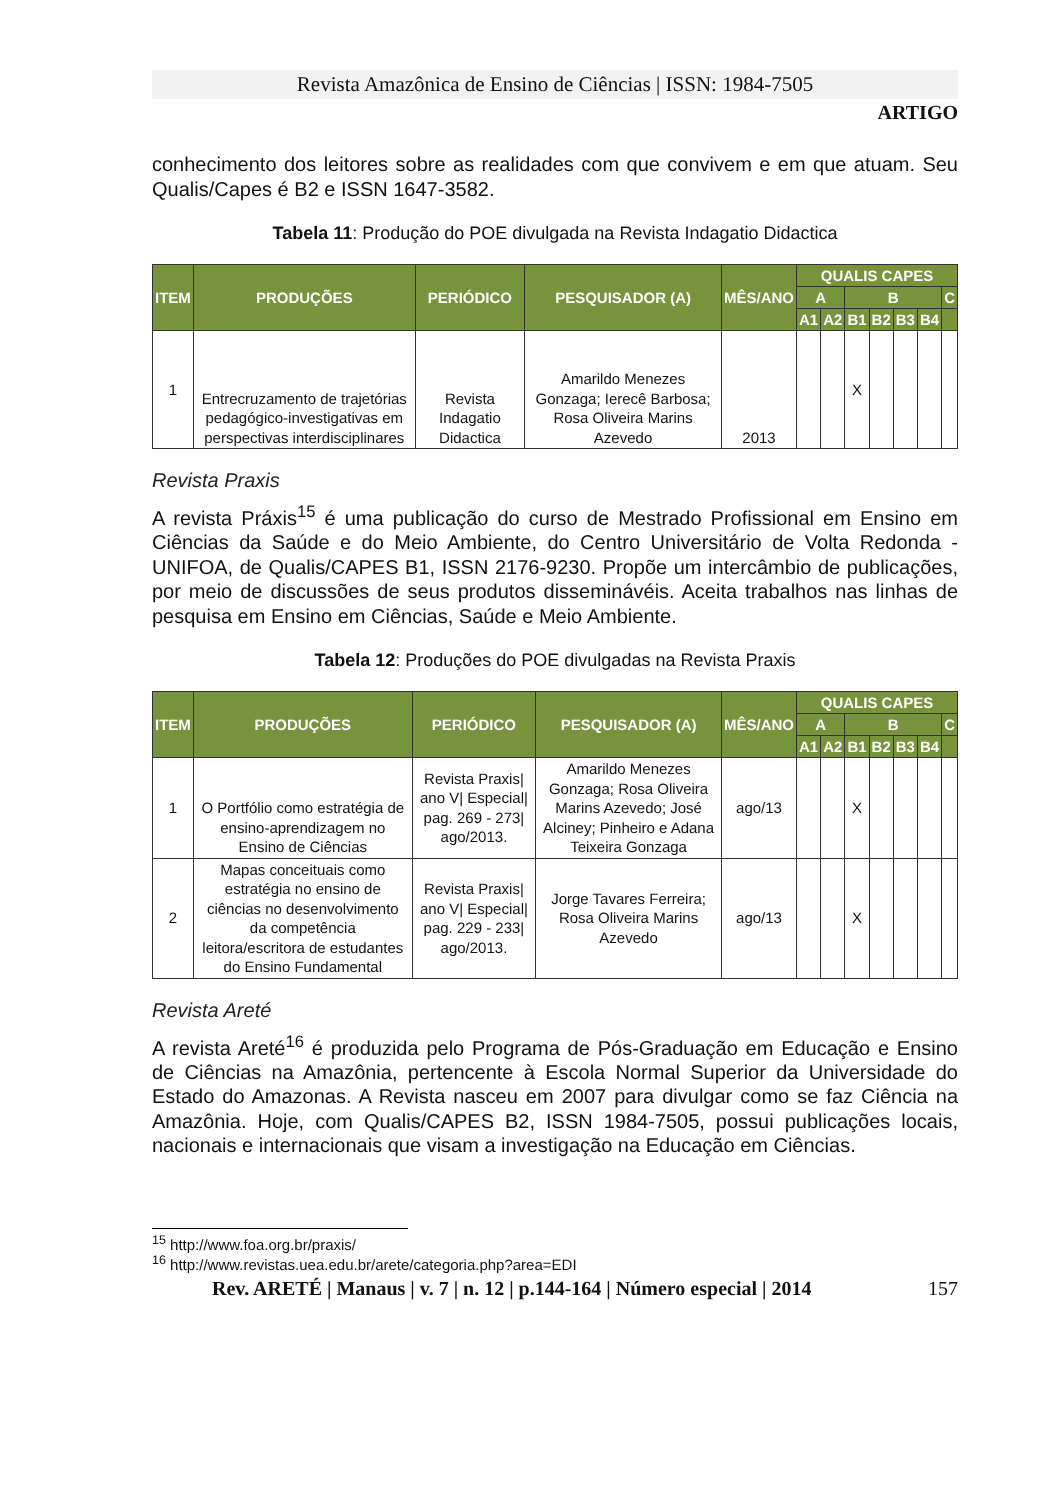Revista Amazônica de Ensino de Ciências | ISSN: 1984-7505
ARTIGO
conhecimento dos leitores sobre as realidades com que convivem e em que atuam. Seu Qualis/Capes é B2 e ISSN 1647-3582.
Tabela 11: Produção do POE divulgada na Revista Indagatio Didactica
| ITEM | PRODUÇÕES | PERIÓDICO | PESQUISADOR (A) | MÊS/ANO | QUALIS CAPES | | | | | | |
| --- | --- | --- | --- | --- | --- | --- | --- | --- | --- | --- | --- |
| | | | | | A | | B | | | | C |
| | | | | | A1 | A2 | B1 | B2 | B3 | B4 | |
| 1 | Entrecruzamento de trajetórias pedagógico-investigativas em perspectivas interdisciplinares | Revista Indagatio Didactica | Amarildo Menezes Gonzaga; Ierecê Barbosa; Rosa Oliveira Marins Azevedo | 2013 | | | X | | | | |
Revista Praxis
A revista Práxis<sup>15</sup> é uma publicação do curso de Mestrado Profissional em Ensino em Ciências da Saúde e do Meio Ambiente, do Centro Universitário de Volta Redonda - UNIFOA, de Qualis/CAPES B1, ISSN 2176-9230. Propõe um intercâmbio de publicações, por meio de discussões de seus produtos disseminávéis. Aceita trabalhos nas linhas de pesquisa em Ensino em Ciências, Saúde e Meio Ambiente.
Tabela 12: Produções do POE divulgadas na Revista Praxis
| ITEM | PRODUÇÕES | PERIÓDICO | PESQUISADOR (A) | MÊS/ANO | QUALIS CAPES | | | | | | |
| --- | --- | --- | --- | --- | --- | --- | --- | --- | --- | --- | --- |
| | | | | | A | | B | | | | C |
| | | | | | A1 | A2 | B1 | B2 | B3 | B4 | |
| 1 | O Portfólio como estratégia de ensino-aprendizagem no Ensino de Ciências | Revista Praxis/ ano V/ Especial/ pag. 269 - 273/ ago/2013. | Amarildo Menezes Gonzaga; Rosa Oliveira Marins Azevedo; José Alciney; Pinheiro e Adana Teixeira Gonzaga | ago/13 | | | X | | | | |
| 2 | Mapas conceituais como estratégia no ensino de ciências no desenvolvimento da competência leitora/escritora de estudantes do Ensino Fundamental | Revista Praxis/ ano V/ Especial/ pag. 229 - 233/ ago/2013. | Jorge Tavares Ferreira; Rosa Oliveira Marins Azevedo | ago/13 | | | X | | | | |
Revista Areté
A revista Areté<sup>16</sup> é produzida pelo Programa de Pós-Graduação em Educação e Ensino de Ciências na Amazônia, pertencente à Escola Normal Superior da Universidade do Estado do Amazonas. A Revista nasceu em 2007 para divulgar como se faz Ciência na Amazônia. Hoje, com Qualis/CAPES B2, ISSN 1984-7505, possui publicações locais, nacionais e internacionais que visam a investigação na Educação em Ciências.
<sup>15</sup> http://www.foa.org.br/praxis/
<sup>16</sup> http://www.revistas.uea.edu.br/arete/categoria.php?area=EDI
Rev. ARETÉ | Manaus | v. 7 | n. 12 | p.144-164 | Número especial | 2014 157